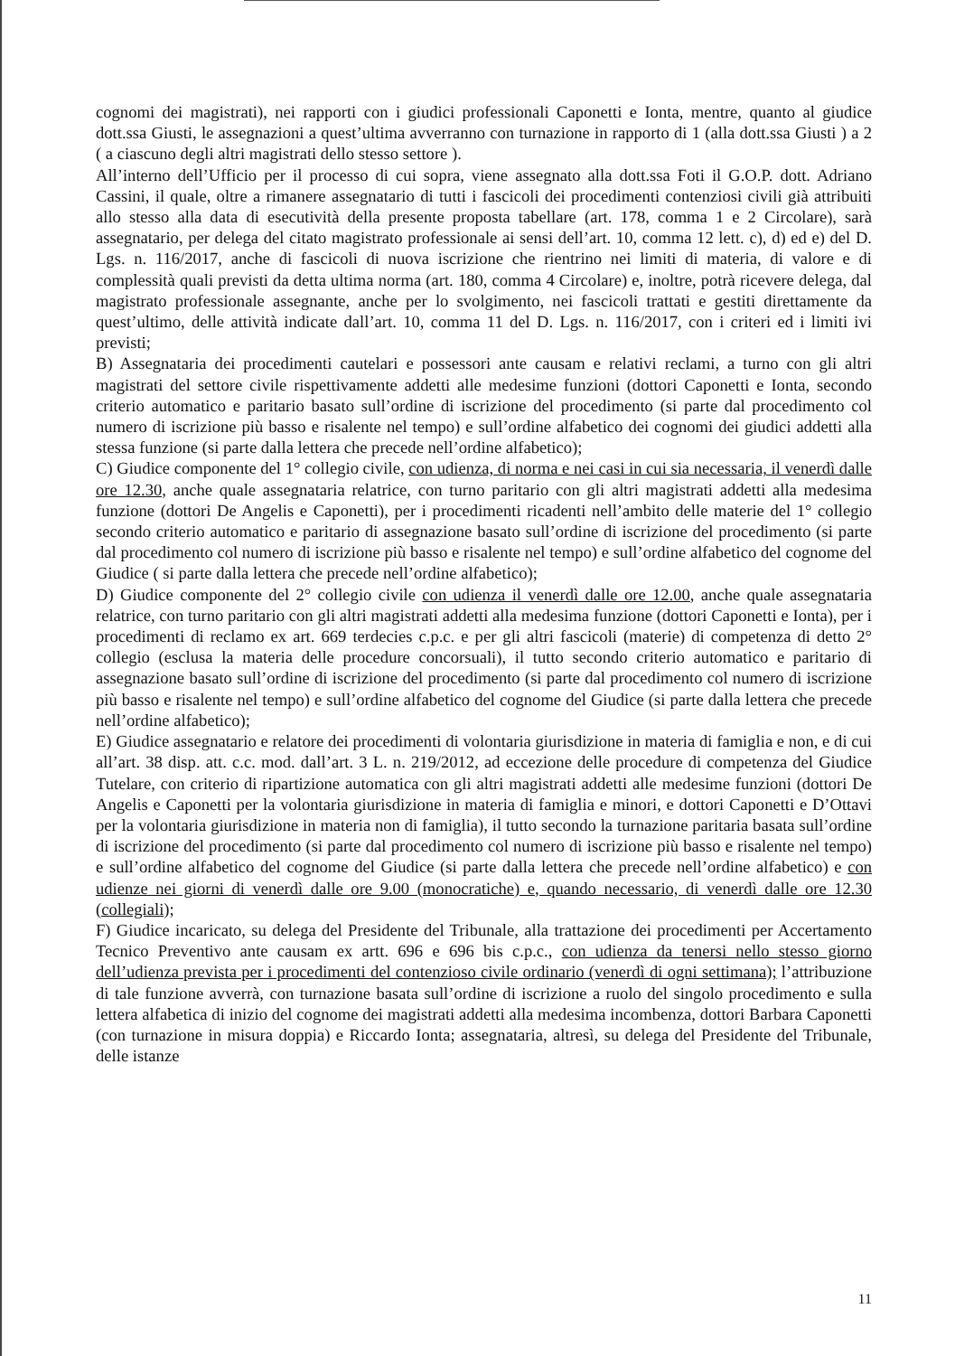cognomi dei magistrati), nei rapporti con i giudici professionali Caponetti e Ionta, mentre, quanto al giudice dott.ssa Giusti, le assegnazioni a quest’ultima avverranno con turnazione in rapporto di 1 (alla dott.ssa Giusti ) a 2 ( a ciascuno degli altri magistrati dello stesso settore ).
All’interno dell’Ufficio per il processo di cui sopra, viene assegnato alla dott.ssa Foti il G.O.P. dott. Adriano Cassini, il quale, oltre a rimanere assegnatario di tutti i fascicoli dei procedimenti contenziosi civili già attribuiti allo stesso alla data di esecutività della presente proposta tabellare (art. 178, comma 1 e 2 Circolare), sarà assegnatario, per delega del citato magistrato professionale ai sensi dell’art. 10, comma 12 lett. c), d) ed e) del D. Lgs. n. 116/2017, anche di fascicoli di nuova iscrizione che rientrino nei limiti di materia, di valore e di complessità quali previsti da detta ultima norma (art. 180, comma 4 Circolare) e, inoltre, potrà ricevere delega, dal magistrato professionale assegnante, anche per lo svolgimento, nei fascicoli trattati e gestiti direttamente da quest’ultimo, delle attività indicate dall’art. 10, comma 11 del D. Lgs. n. 116/2017, con i criteri ed i limiti ivi previsti;
B) Assegnataria dei procedimenti cautelari e possessori ante causam e relativi reclami, a turno con gli altri magistrati del settore civile rispettivamente addetti alle medesime funzioni (dottori Caponetti e Ionta, secondo criterio automatico e paritario basato sull’ordine di iscrizione del procedimento (si parte dal procedimento col numero di iscrizione più basso e risalente nel tempo) e sull’ordine alfabetico dei cognomi dei giudici addetti alla stessa funzione (si parte dalla lettera che precede nell’ordine alfabetico);
C) Giudice componente del 1° collegio civile, con udienza, di norma e nei casi in cui sia necessaria, il venerdì dalle ore 12.30, anche quale assegnataria relatrice, con turno paritario con gli altri magistrati addetti alla medesima funzione (dottori De Angelis e Caponetti), per i procedimenti ricadenti nell’ambito delle materie del 1° collegio secondo criterio automatico e paritario di assegnazione basato sull’ordine di iscrizione del procedimento (si parte dal procedimento col numero di iscrizione più basso e risalente nel tempo) e sull’ordine alfabetico del cognome del Giudice ( si parte dalla lettera che precede nell’ordine alfabetico);
D) Giudice componente del 2° collegio civile con udienza il venerdì dalle ore 12.00, anche quale assegnataria relatrice, con turno paritario con gli altri magistrati addetti alla medesima funzione (dottori Caponetti e Ionta), per i procedimenti di reclamo ex art. 669 terdecies c.p.c. e per gli altri fascicoli (materie) di competenza di detto 2° collegio (esclusa la materia delle procedure concorsuali), il tutto secondo criterio automatico e paritario di assegnazione basato sull’ordine di iscrizione del procedimento (si parte dal procedimento col numero di iscrizione più basso e risalente nel tempo) e sull’ordine alfabetico del cognome del Giudice (si parte dalla lettera che precede nell’ordine alfabetico);
E) Giudice assegnatario e relatore dei procedimenti di volontaria giurisdizione in materia di famiglia e non, e di cui all’art. 38 disp. att. c.c. mod. dall’art. 3 L. n. 219/2012, ad eccezione delle procedure di competenza del Giudice Tutelare, con criterio di ripartizione automatica con gli altri magistrati addetti alle medesime funzioni (dottori De Angelis e Caponetti per la volontaria giurisdizione in materia di famiglia e minori, e dottori Caponetti e D’Ottavi per la volontaria giurisdizione in materia non di famiglia), il tutto secondo la turnazione paritaria basata sull’ordine di iscrizione del procedimento (si parte dal procedimento col numero di iscrizione più basso e risalente nel tempo) e sull’ordine alfabetico del cognome del Giudice (si parte dalla lettera che precede nell’ordine alfabetico) e con udienze nei giorni di venerdì dalle ore 9.00 (monocratiche) e, quando necessario, di venerdì dalle ore 12.30 (collegiali);
F) Giudice incaricato, su delega del Presidente del Tribunale, alla trattazione dei procedimenti per Accertamento Tecnico Preventivo ante causam ex artt. 696 e 696 bis c.p.c., con udienza da tenersi nello stesso giorno dell’udienza prevista per i procedimenti del contenzioso civile ordinario (venerdì di ogni settimana); l’attribuzione di tale funzione avverrà, con turnazione basata sull’ordine di iscrizione a ruolo del singolo procedimento e sulla lettera alfabetica di inizio del cognome dei magistrati addetti alla medesima incombenza, dottori Barbara Caponetti (con turnazione in misura doppia) e Riccardo Ionta; assegnataria, altresì, su delega del Presidente del Tribunale, delle istanze
11